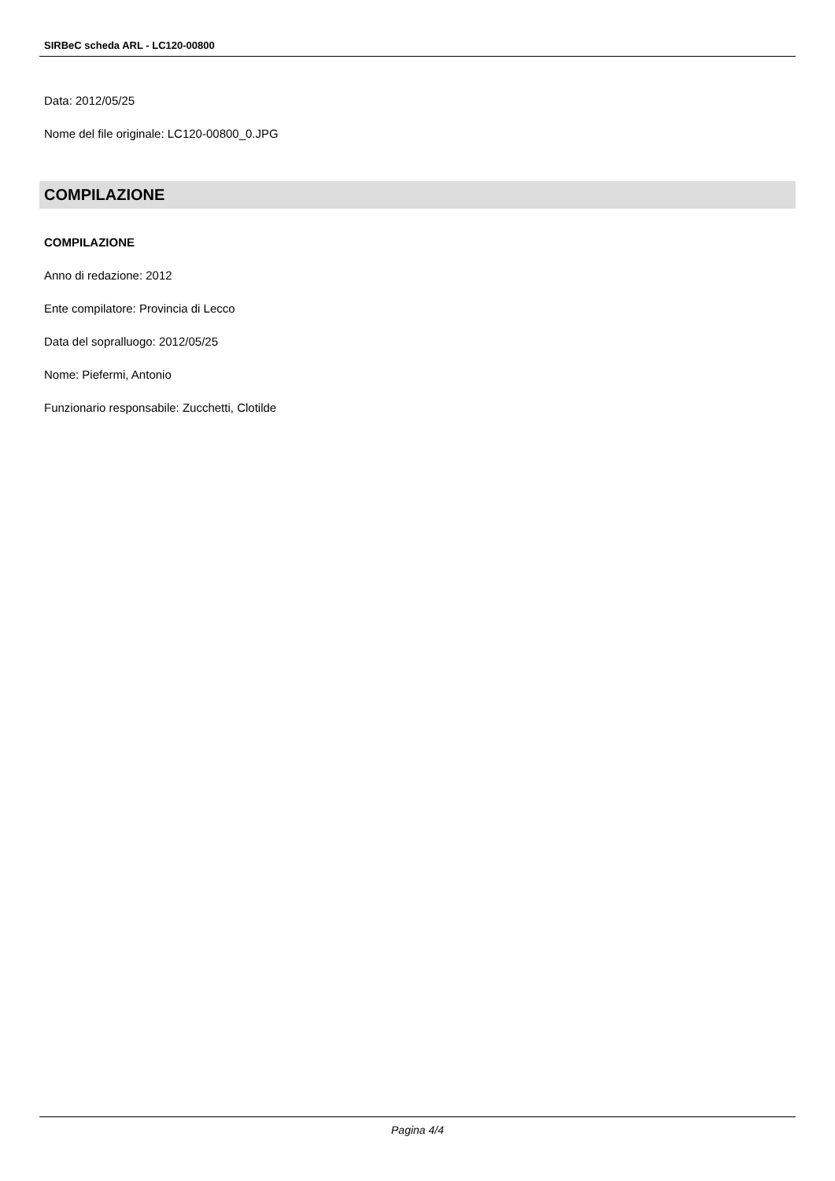SIRBeC scheda ARL - LC120-00800
Data: 2012/05/25
Nome del file originale: LC120-00800_0.JPG
COMPILAZIONE
COMPILAZIONE
Anno di redazione: 2012
Ente compilatore: Provincia di Lecco
Data del sopralluogo: 2012/05/25
Nome: Piefermi, Antonio
Funzionario responsabile: Zucchetti, Clotilde
Pagina 4/4